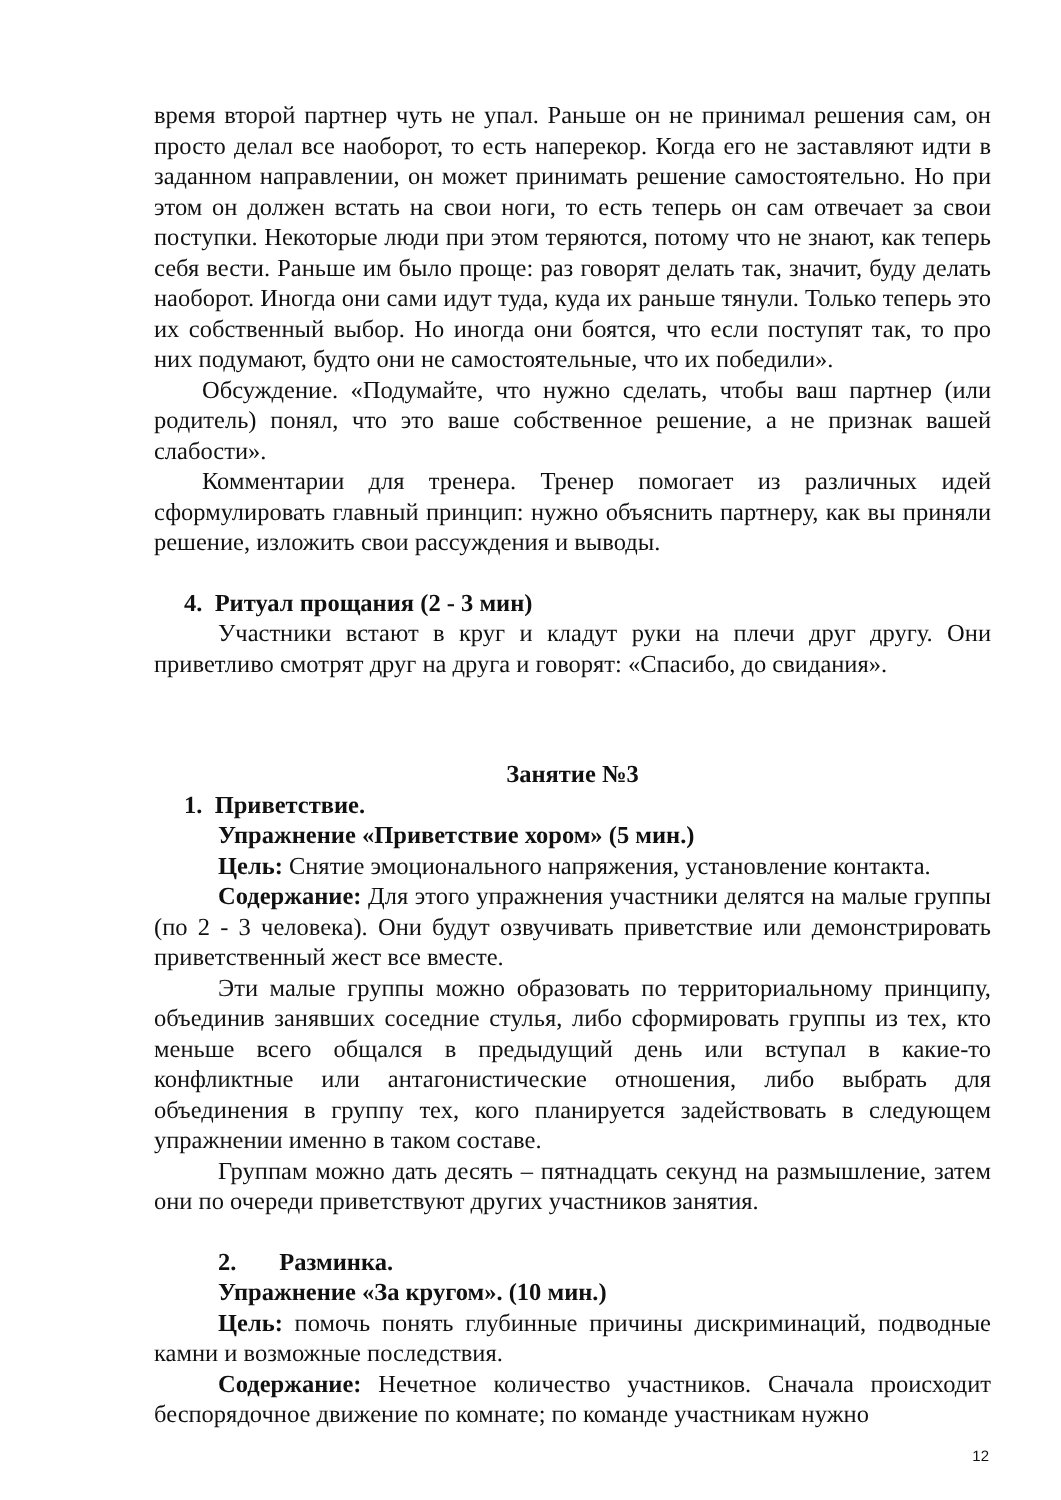время второй партнер чуть не упал. Раньше он не принимал решения сам, он просто делал все наоборот, то есть наперекор. Когда его не заставляют идти в заданном направлении, он может принимать решение самостоятельно. Но при этом он должен встать на свои ноги, то есть теперь он сам отвечает за свои поступки. Некоторые люди при этом теряются, потому что не знают, как теперь себя вести. Раньше им было проще: раз говорят делать так, значит, буду делать наоборот. Иногда они сами идут туда, куда их раньше тянули. Только теперь это их собственный выбор. Но иногда они боятся, что если поступят так, то про них подумают, будто они не самостоятельные, что их победили».
Обсуждение. «Подумайте, что нужно сделать, чтобы ваш партнер (или родитель) понял, что это ваше собственное решение, а не признак вашей слабости».
Комментарии для тренера. Тренер помогает из различных идей сформулировать главный принцип: нужно объяснить партнеру, как вы приняли решение, изложить свои рассуждения и выводы.
4. Ритуал прощания (2 - 3 мин)
Участники встают в круг и кладут руки на плечи друг другу. Они приветливо смотрят друг на друга и говорят: «Спасибо, до свидания».
Занятие №3
1. Приветствие.
Упражнение «Приветствие хором» (5 мин.)
Цель: Снятие эмоционального напряжения, установление контакта.
Содержание: Для этого упражнения участники делятся на малые группы (по 2 - 3 человека). Они будут озвучивать приветствие или демонстрировать приветственный жест все вместе.
Эти малые группы можно образовать по территориальному принципу, объединив занявших соседние стулья, либо сформировать группы из тех, кто меньше всего общался в предыдущий день или вступал в какие-то конфликтные или антагонистические отношения, либо выбрать для объединения в группу тех, кого планируется задействовать в следующем упражнении именно в таком составе.
Группам можно дать десять – пятнадцать секунд на размышление, затем они по очереди приветствуют других участников занятия.
2. Разминка.
Упражнение «За кругом». (10 мин.)
Цель: помочь понять глубинные причины дискриминаций, подводные камни и возможные последствия.
Содержание: Нечетное количество участников. Сначала происходит беспорядочное движение по комнате; по команде участникам нужно
12